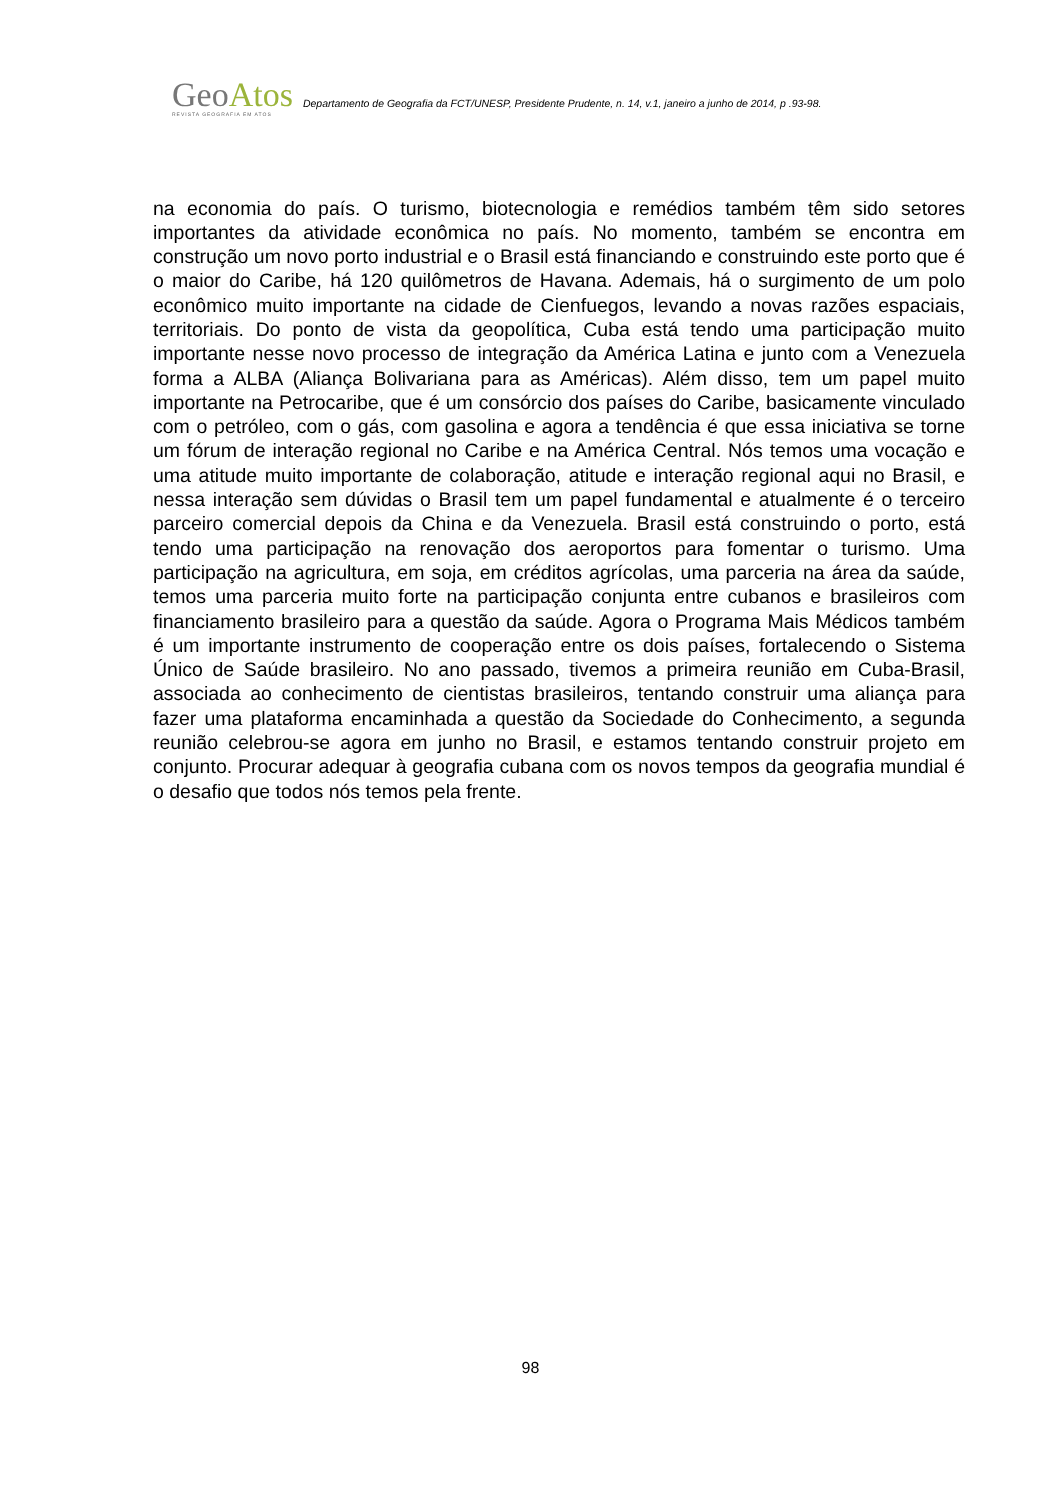GeoAtos
REVISTA GEOGRAFIA EM ATOS
Departamento de Geografia da FCT/UNESP, Presidente Prudente, n. 14, v.1, janeiro a junho de 2014, p .93-98.
na economia do país. O turismo, biotecnologia e remédios também têm sido setores importantes da atividade econômica no país. No momento, também se encontra em construção um novo porto industrial e o Brasil está financiando e construindo este porto que é o maior do Caribe, há 120 quilômetros de Havana. Ademais, há o surgimento de um polo econômico muito importante na cidade de Cienfuegos, levando a novas razões espaciais, territoriais. Do ponto de vista da geopolítica, Cuba está tendo uma participação muito importante nesse novo processo de integração da América Latina e junto com a Venezuela forma a ALBA (Aliança Bolivariana para as Américas). Além disso, tem um papel muito importante na Petrocaribe, que é um consórcio dos países do Caribe, basicamente vinculado com o petróleo, com o gás, com gasolina e agora a tendência é que essa iniciativa se torne um fórum de interação regional no Caribe e na América Central. Nós temos uma vocação e uma atitude muito importante de colaboração, atitude e interação regional aqui no Brasil, e nessa interação sem dúvidas o Brasil tem um papel fundamental e atualmente é o terceiro parceiro comercial depois da China e da Venezuela. Brasil está construindo o porto, está tendo uma participação na renovação dos aeroportos para fomentar o turismo. Uma participação na agricultura, em soja, em créditos agrícolas, uma parceria na área da saúde, temos uma parceria muito forte na participação conjunta entre cubanos e brasileiros com financiamento brasileiro para a questão da saúde. Agora o Programa Mais Médicos também é um importante instrumento de cooperação entre os dois países, fortalecendo o Sistema Único de Saúde brasileiro. No ano passado, tivemos a primeira reunião em Cuba-Brasil, associada ao conhecimento de cientistas brasileiros, tentando construir uma aliança para fazer uma plataforma encaminhada a questão da Sociedade do Conhecimento, a segunda reunião celebrou-se agora em junho no Brasil, e estamos tentando construir projeto em conjunto. Procurar adequar à geografia cubana com os novos tempos da geografia mundial é o desafio que todos nós temos pela frente.
98